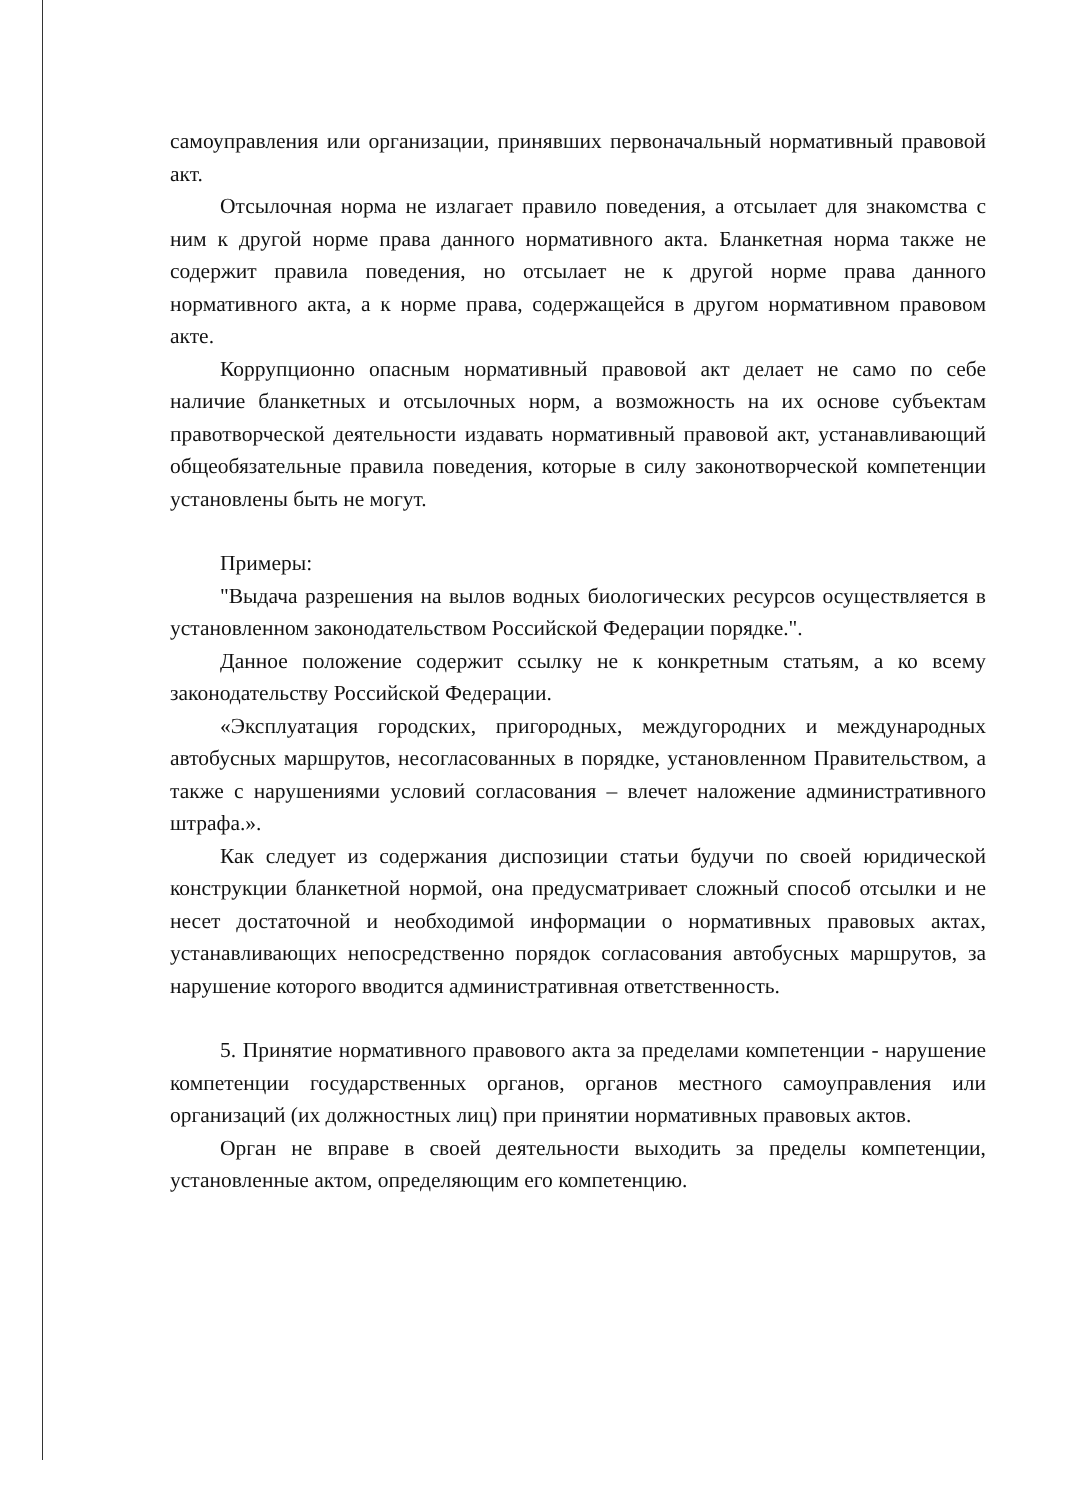самоуправления или организации, принявших первоначальный нормативный правовой акт.
Отсылочная норма не излагает правило поведения, а отсылает для знакомства с ним к другой норме права данного нормативного акта. Бланкетная норма также не содержит правила поведения, но отсылает не к другой норме права данного нормативного акта, а к норме права, содержащейся в другом нормативном правовом акте.
Коррупционно опасным нормативный правовой акт делает не само по себе наличие бланкетных и отсылочных норм, а возможность на их основе субъектам правотворческой деятельности издавать нормативный правовой акт, устанавливающий общеобязательные правила поведения, которые в силу законотворческой компетенции установлены быть не могут.
Примеры:
"Выдача разрешения на вылов водных биологических ресурсов осуществляется в установленном законодательством Российской Федерации порядке.".
Данное положение содержит ссылку не к конкретным статьям, а ко всему законодательству Российской Федерации.
«Эксплуатация городских, пригородных, междугородних и международных автобусных маршрутов, несогласованных в порядке, установленном Правительством, а также с нарушениями условий согласования – влечет наложение административного штрафа.».
Как следует из содержания диспозиции статьи будучи по своей юридической конструкции бланкетной нормой, она предусматривает сложный способ отсылки и не несет достаточной и необходимой информации о нормативных правовых актах, устанавливающих непосредственно порядок согласования автобусных маршрутов, за нарушение которого вводится административная ответственность.
5. Принятие нормативного правового акта за пределами компетенции - нарушение компетенции государственных органов, органов местного самоуправления или организаций (их должностных лиц) при принятии нормативных правовых актов.
Орган не вправе в своей деятельности выходить за пределы компетенции, установленные актом, определяющим его компетенцию.